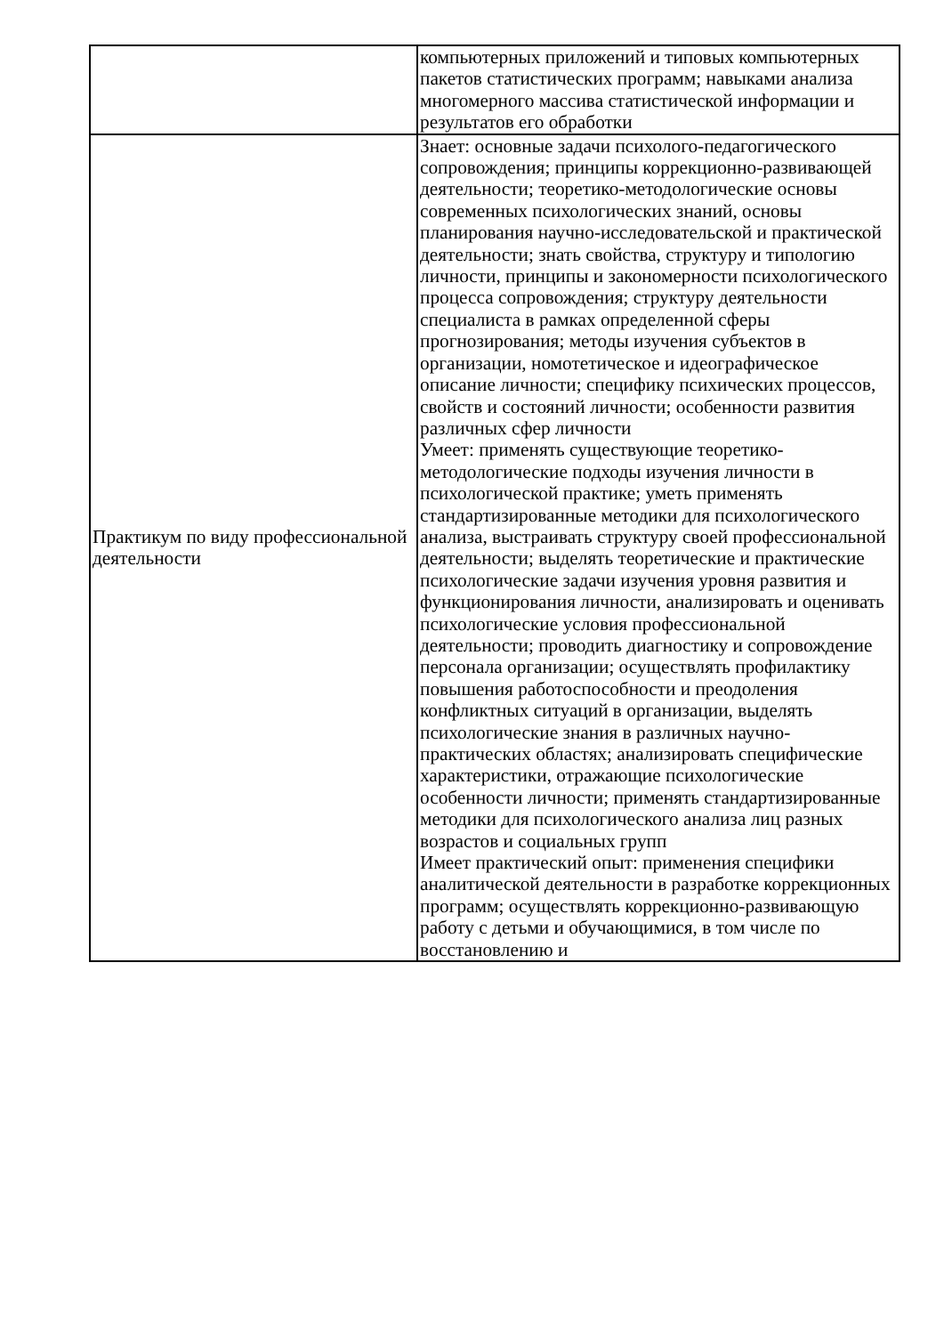| | компьютерных приложений и типовых компьютерных пакетов статистических программ; навыками анализа многомерного массива статистической информации и результатов его обработки |
| Практикум по виду профессиональной деятельности | Знает: основные задачи психолого-педагогического сопровождения; принципы коррекционно-развивающей деятельности; теоретико-методологические основы современных психологических знаний, основы планирования научно-исследовательской и практической деятельности; знать свойства, структуру и типологию личности, принципы и закономерности психологического процесса сопровождения; структуру деятельности специалиста в рамках определенной сферы прогнозирования; методы изучения субъектов в организации, номотетическое и идеографическое описание личности; специфику психических процессов, свойств и состояний личности; особенности развития различных сфер личности Умеет: применять существующие теоретико-методологические подходы изучения личности в психологической практике; уметь применять стандартизированные методики для психологического анализа, выстраивать структуру своей профессиональной деятельности; выделять теоретические и практические психологические задачи изучения уровня развития и функционирования личности, анализировать и оценивать психологические условия профессиональной деятельности; проводить диагностику и сопровождение персонала организации; осуществлять профилактику повышения работоспособности и преодоления конфликтных ситуаций в организации, выделять психологические знания в различных научно-практических областях; анализировать специфические характеристики, отражающие психологические особенности личности; применять стандартизированные методики для психологического анализа лиц разных возрастов и социальных групп Имеет практический опыт: применения специфики аналитической деятельности в разработке коррекционных программ; осуществлять коррекционно-развивающую работу с детьми и обучающимися, в том числе по восстановлению и |